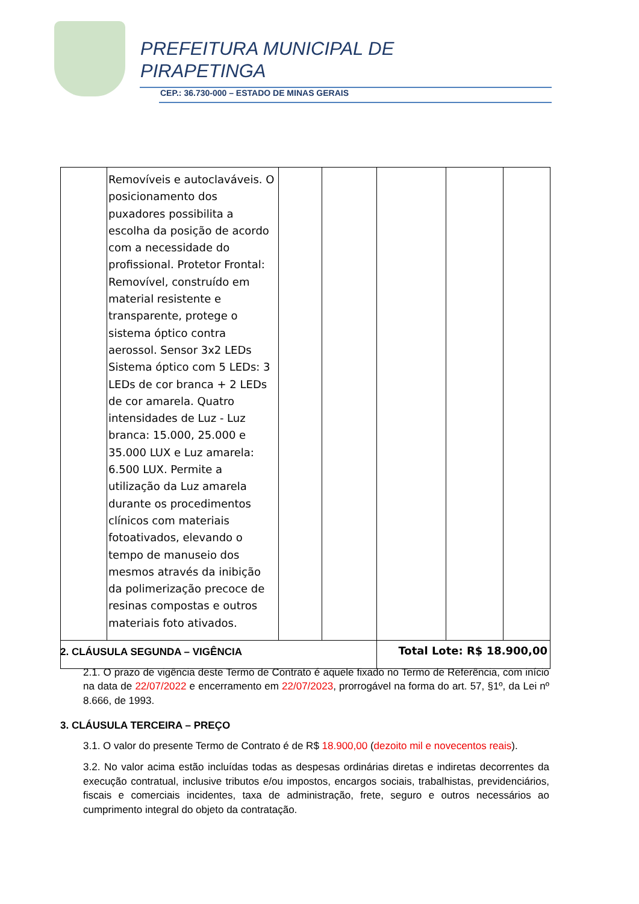PREFEITURA MUNICIPAL DE
PIRAPETINGA
CEP.: 36.730-000 – ESTADO DE MINAS GERAIS
| | Removíveis e autoclaváveis. O posicionamento dos puxadores possibilita a escolha da posição de acordo com a necessidade do profissional. Protetor Frontal: Removível, construído em material resistente e transparente, protege o sistema óptico contra aerossol. Sensor 3x2 LEDs Sistema óptico com 5 LEDs: 3 LEDs de cor branca + 2 LEDs de cor amarela. Quatro intensidades de Luz - Luz branca: 15.000, 25.000 e 35.000 LUX e Luz amarela: 6.500 LUX. Permite a utilização da Luz amarela durante os procedimentos clínicos com materiais fotoativados, elevando o tempo de manuseio dos mesmos através da inibição da polimerização precoce de resinas compostas e outros materiais foto ativados. | | | | | |
| | | | | Total Lote: R$ 18.900,00 | | |
2. CLÁUSULA SEGUNDA – VIGÊNCIA
2.1. O prazo de vigência deste Termo de Contrato é aquele fixado no Termo de Referência, com início na data de 22/07/2022 e encerramento em 22/07/2023, prorrogável na forma do art. 57, §1º, da Lei nº 8.666, de 1993.
3. CLÁUSULA TERCEIRA – PREÇO
3.1. O valor do presente Termo de Contrato é de R$ 18.900,00 (dezoito mil e novecentos reais).
3.2. No valor acima estão incluídas todas as despesas ordinárias diretas e indiretas decorrentes da execução contratual, inclusive tributos e/ou impostos, encargos sociais, trabalhistas, previdenciários, fiscais e comerciais incidentes, taxa de administração, frete, seguro e outros necessários ao cumprimento integral do objeto da contratação.